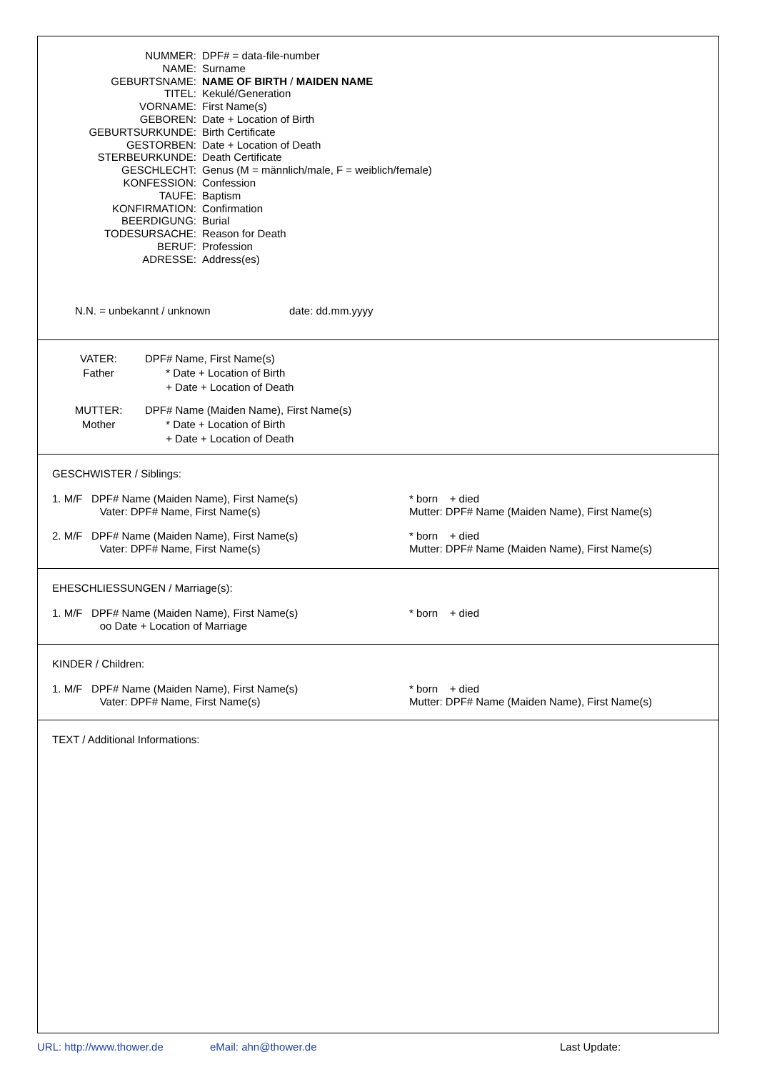NUMMER:
DPF# = data-file-number
NAME:
Surname
GEBURTSNAME:
NAME OF BIRTH / MAIDEN NAME
TITEL:
Kekulé/Generation
VORNAME:
First Name(s)
GEBOREN:
Date + Location of Birth
GEBURTSURKUNDE:
Birth Certificate
GESTORBEN:
Date + Location of Death
STERBEURKUNDE:
Death Certificate
GESCHLECHT:
Genus (M = männlich/male, F = weiblich/female)
KONFESSION:
Confession
TAUFE:
Baptism
KONFIRMATION:
Confirmation
BEERDIGUNG:
Burial
TODESURSACHE:
Reason for Death
BERUF:
Profession
ADRESSE:
Address(es)
N.N. = unbekannt / unknown date: dd.mm.yyyy
VATER:
Father
DPF# Name, First Name(s)
* Date + Location of Birth
+ Date + Location of Death
MUTTER:
Mother
DPF# Name (Maiden Name), First Name(s)
* Date + Location of Birth
+ Date + Location of Death
GESCHWISTER / Siblings:
1. M/F DPF# Name (Maiden Name), First Name(s)
Vater: DPF# Name, First Name(s)
* born + died
Mutter: DPF# Name (Maiden Name), First Name(s)
2. M/F DPF# Name (Maiden Name), First Name(s)
Vater: DPF# Name, First Name(s)
* born + died
Mutter: DPF# Name (Maiden Name), First Name(s)
EHESCHLIESSUNGEN / Marriage(s):
1. M/F DPF# Name (Maiden Name), First Name(s)
oo Date + Location of Marriage
* born + died
KINDER / Children:
1. M/F DPF# Name (Maiden Name), First Name(s)
Vater: DPF# Name, First Name(s)
* born + died
Mutter: DPF# Name (Maiden Name), First Name(s)
TEXT / Additional Informations:
URL: http://www.thower.de eMail: ahn@thower.de Last Update: